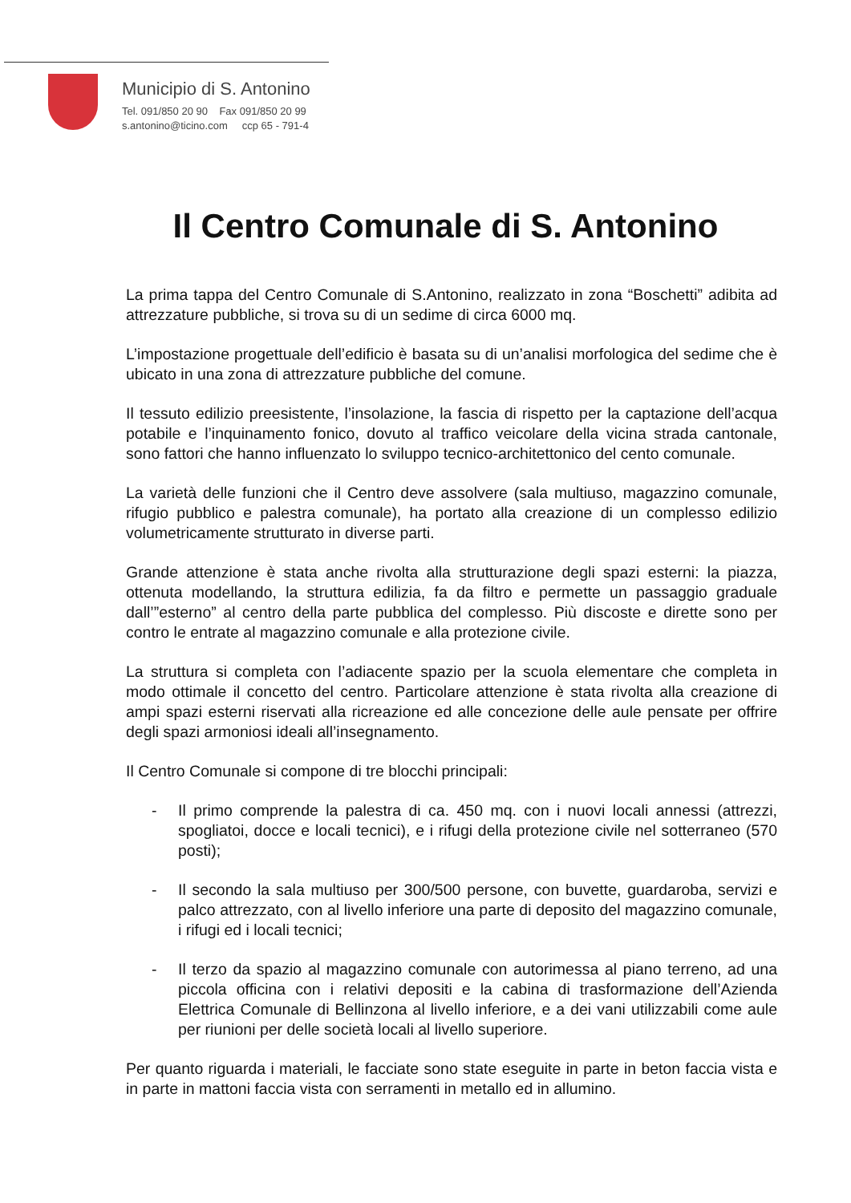Municipio di S. Antonino
Tel. 091/850 20 90 Fax 091/850 20 99
s.antonino@ticino.com ccp 65 - 791-4
Il Centro Comunale di S. Antonino
La prima tappa del Centro Comunale di S.Antonino, realizzato in zona “Boschetti” adibita ad attrezzature pubbliche, si trova su di un sedime di circa 6000 mq.
L’impostazione progettuale dell’edificio è basata su di un’analisi morfologica del sedime che è ubicato in una zona di attrezzature pubbliche del comune.
Il tessuto edilizio preesistente, l’insolazione, la fascia di rispetto per la captazione dell’acqua potabile e l’inquinamento fonico, dovuto al traffico veicolare della vicina strada cantonale, sono fattori che hanno influenzato lo sviluppo tecnico-architettonico del cento comunale.
La varietà delle funzioni che il Centro deve assolvere (sala multiuso, magazzino comunale, rifugio pubblico e palestra comunale), ha portato alla creazione di un complesso edilizio volumetricamente strutturato in diverse parti.
Grande attenzione è stata anche rivolta alla strutturazione degli spazi esterni: la piazza, ottenuta modellando, la struttura edilizia, fa da filtro e permette un passaggio graduale dall’”esterno” al centro della parte pubblica del complesso. Più discoste e dirette sono per contro le entrate al magazzino comunale e alla protezione civile.
La struttura si completa con l’adiacente spazio per la scuola elementare che completa in modo ottimale il concetto del centro. Particolare attenzione è stata rivolta alla creazione di ampi spazi esterni riservati alla ricreazione ed alle concezione delle aule pensate per offrire degli spazi armoniosi ideali all’insegnamento.
Il Centro Comunale si compone di tre blocchi principali:
- Il primo comprende la palestra di ca. 450 mq. con i nuovi locali annessi (attrezzi, spogliatoi, docce e locali tecnici), e i rifugi della protezione civile nel sotterraneo (570 posti);
- Il secondo la sala multiuso per 300/500 persone, con buvette, guardaroba, servizi e palco attrezzato, con al livello inferiore una parte di deposito del magazzino comunale, i rifugi ed i locali tecnici;
- Il terzo da spazio al magazzino comunale con autorimessa al piano terreno, ad una piccola officina con i relativi depositi e la cabina di trasformazione dell’Azienda Elettrica Comunale di Bellinzona al livello inferiore, e a dei vani utilizzabili come aule per riunioni per delle società locali al livello superiore.
Per quanto riguarda i materiali, le facciate sono state eseguite in parte in beton faccia vista e in parte in mattoni faccia vista con serramenti in metallo ed in allumino.